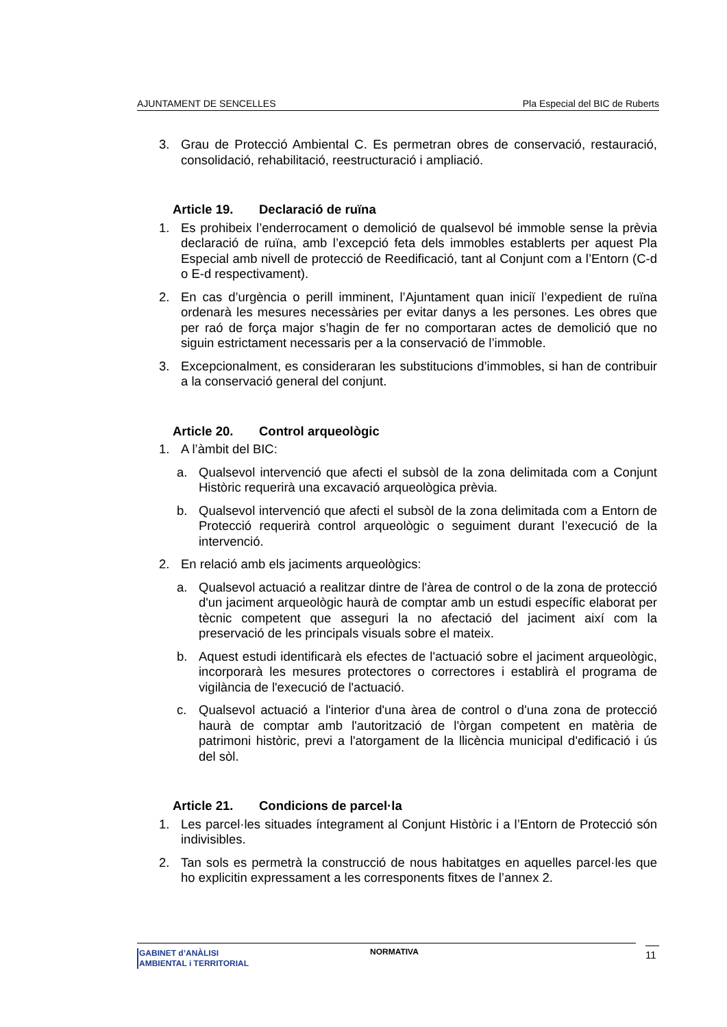AJUNTAMENT DE SENCELLES Pla Especial del BIC de Ruberts
3. Grau de Protecció Ambiental C. Es permetran obres de conservació, restauració, consolidació, rehabilitació, reestructuració i ampliació.
Article 19. Declaració de ruïna
1. Es prohibeix l’enderrocament o demolició de qualsevol bé immoble sense la prèvia declaració de ruïna, amb l’excepció feta dels immobles establerts per aquest Pla Especial amb nivell de protecció de Reedificació, tant al Conjunt com a l’Entorn (C-d o E-d respectivament).
2. En cas d’urgència o perill imminent, l’Ajuntament quan iniciï l’expedient de ruïna ordenarà les mesures necessàries per evitar danys a les persones. Les obres que per raó de força major s’hagin de fer no comportaran actes de demolició que no siguin estrictament necessaris per a la conservació de l’immoble.
3. Excepcionalment, es consideraran les substitucions d’immobles, si han de contribuir a la conservació general del conjunt.
Article 20. Control arqueològic
1. A l’àmbit del BIC:
a. Qualsevol intervenció que afecti el subsòl de la zona delimitada com a Conjunt Històric requerirà una excavació arqueològica prèvia.
b. Qualsevol intervenció que afecti el subsòl de la zona delimitada com a Entorn de Protecció requerirà control arqueològic o seguiment durant l’execució de la intervenció.
2. En relació amb els jaciments arqueològics:
a. Qualsevol actuació a realitzar dintre de l'àrea de control o de la zona de protecció d'un jaciment arqueològic haurà de comptar amb un estudi específic elaborat per tècnic competent que asseguri la no afectació del jaciment així com la preservació de les principals visuals sobre el mateix.
b. Aquest estudi identificarà els efectes de l'actuació sobre el jaciment arqueològic, incorporarà les mesures protectores o correctores i establirà el programa de vigilància de l'execució de l'actuació.
c. Qualsevol actuació a l'interior d'una àrea de control o d'una zona de protecció haurà de comptar amb l'autorització de l'òrgan competent en matèria de patrimoni històric, previ a l'atorgament de la llicència municipal d'edificació i ús del sòl.
Article 21. Condicions de parcel·la
1. Les parcel·les situades íntegrament al Conjunt Històric i a l’Entorn de Protecció són indivisibles.
2. Tan sols es permetrà la construcció de nous habitatges en aquelles parcel·les que ho explicitin expressament a les corresponents fitxes de l’annex 2.
GABINET d’ANÀLISI
AMBIENTAL i TERRITORIAL
NORMATIVA 11